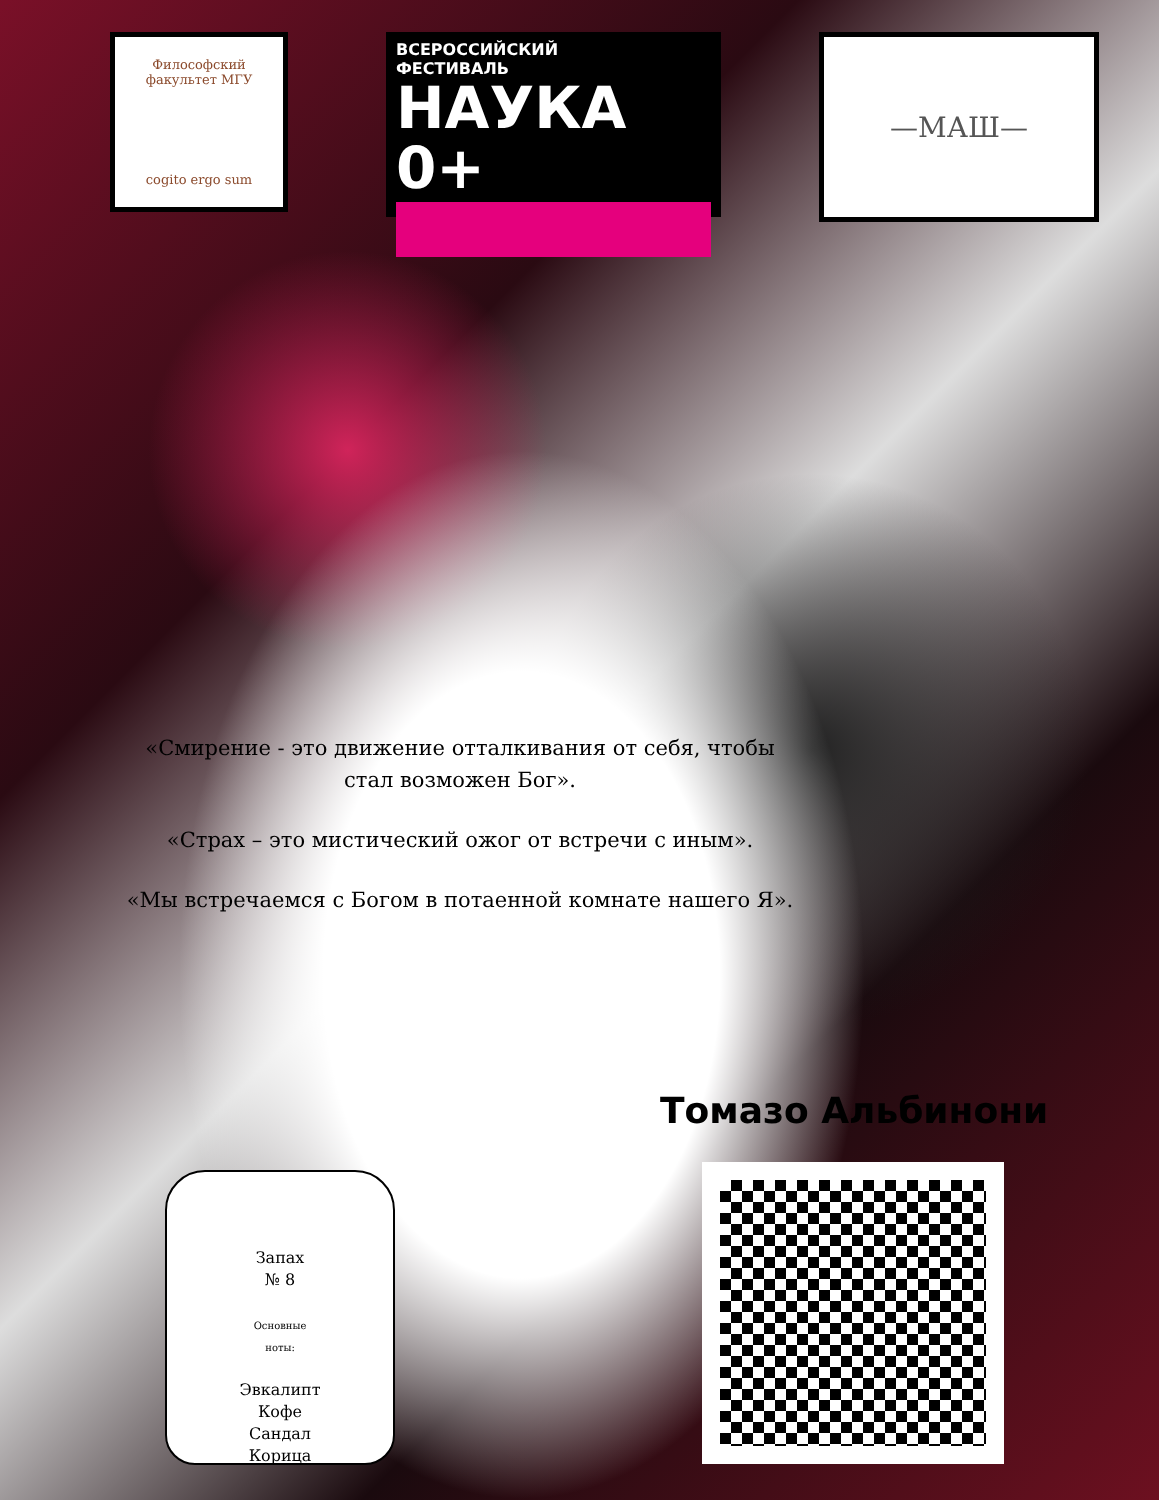Философский факультет МГУ
cogito ergo sum
ВСЕРОССИЙСКИЙ
ФЕСТИВАЛЬ
НАУКА 0+
—МАШ—
«Смирение - это движение отталкивания от себя, чтобы стал возможен Бог».
«Страх – это мистический ожог от встречи с иным».
«Мы встречаемся с Богом в потаенной комнате нашего Я».
Томазо Альбинони
Запах
№ 8
Основные
ноты:
Эвкалипт
Кофе
Сандал
Корица